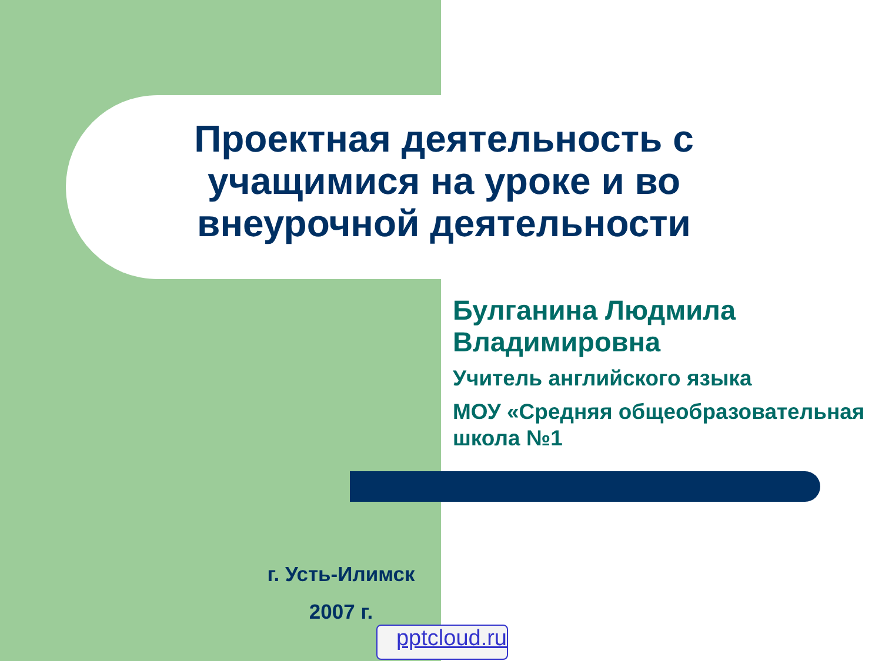Проектная деятельность с учащимися на уроке и во внеурочной деятельности
Булганина Людмила Владимировна
Учитель английского языка
МОУ «Средняя общеобразовательная школа №1
г. Усть-Илимск
2007 г.
pptcloud.ru